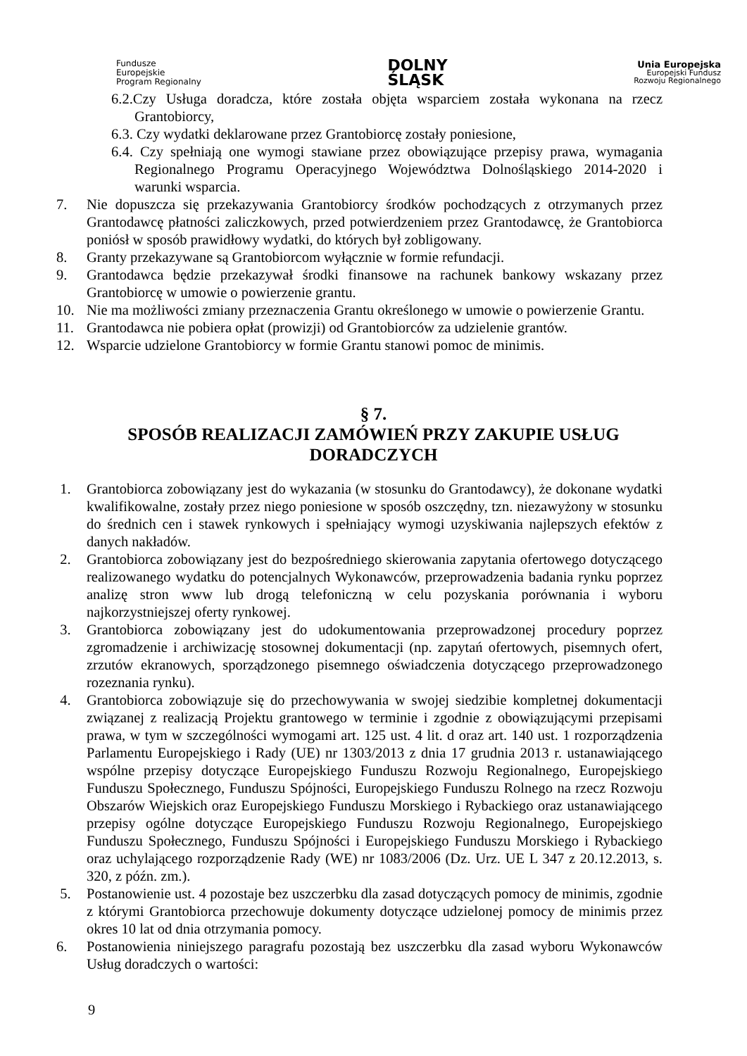Fundusze
Europejskie
Program Regionalny
DOLNY
ŚLĄSK
Unia Europejska
Europejski Fundusz
Rozwoju Regionalnego
6.2.Czy Usługa doradcza, które została objęta wsparciem została wykonana na rzecz Grantobiorcy,
6.3. Czy wydatki deklarowane przez Grantobiorcę zostały poniesione,
6.4. Czy spełniają one wymogi stawiane przez obowiązujące przepisy prawa, wymagania Regionalnego Programu Operacyjnego Województwa Dolnośląskiego 2014-2020 i warunki wsparcia.
7. Nie dopuszcza się przekazywania Grantobiorcy środków pochodzących z otrzymanych przez Grantodawcę płatności zaliczkowych, przed potwierdzeniem przez Grantodawcę, że Grantobiorca poniósł w sposób prawidłowy wydatki, do których był zobligowany.
8. Granty przekazywane są Grantobiorcom wyłącznie w formie refundacji.
9. Grantodawca będzie przekazywał środki finansowe na rachunek bankowy wskazany przez Grantobiorcę w umowie o powierzenie grantu.
10. Nie ma możliwości zmiany przeznaczenia Grantu określonego w umowie o powierzenie Grantu.
11. Grantodawca nie pobiera opłat (prowizji) od Grantobiorców za udzielenie grantów.
12. Wsparcie udzielone Grantobiorcy w formie Grantu stanowi pomoc de minimis.
§ 7.
SPOSÓB REALIZACJI ZAMÓWIEŃ PRZY ZAKUPIE USŁUG DORADCZYCH
1. Grantobiorca zobowiązany jest do wykazania (w stosunku do Grantodawcy), że dokonane wydatki kwalifikowalne, zostały przez niego poniesione w sposób oszczędny, tzn. niezawyżony w stosunku do średnich cen i stawek rynkowych i spełniający wymogi uzyskiwania najlepszych efektów z danych nakładów.
2. Grantobiorca zobowiązany jest do bezpośredniego skierowania zapytania ofertowego dotyczącego realizowanego wydatku do potencjalnych Wykonawców, przeprowadzenia badania rynku poprzez analizę stron www lub drogą telefoniczną w celu pozyskania porównania i wyboru najkorzystniejszej oferty rynkowej.
3. Grantobiorca zobowiązany jest do udokumentowania przeprowadzonej procedury poprzez zgromadzenie i archiwizację stosownej dokumentacji (np. zapytań ofertowych, pisemnych ofert, zrzutów ekranowych, sporządzonego pisemnego oświadczenia dotyczącego przeprowadzonego rozeznania rynku).
4. Grantobiorca zobowiązuje się do przechowywania w swojej siedzibie kompletnej dokumentacji związanej z realizacją Projektu grantowego w terminie i zgodnie z obowiązującymi przepisami prawa, w tym w szczególności wymogami art. 125 ust. 4 lit. d oraz art. 140 ust. 1 rozporządzenia Parlamentu Europejskiego i Rady (UE) nr 1303/2013 z dnia 17 grudnia 2013 r. ustanawiającego wspólne przepisy dotyczące Europejskiego Funduszu Rozwoju Regionalnego, Europejskiego Funduszu Społecznego, Funduszu Spójności, Europejskiego Funduszu Rolnego na rzecz Rozwoju Obszarów Wiejskich oraz Europejskiego Funduszu Morskiego i Rybackiego oraz ustanawiającego przepisy ogólne dotyczące Europejskiego Funduszu Rozwoju Regionalnego, Europejskiego Funduszu Społecznego, Funduszu Spójności i Europejskiego Funduszu Morskiego i Rybackiego oraz uchylającego rozporządzenie Rady (WE) nr 1083/2006 (Dz. Urz. UE L 347 z 20.12.2013, s. 320, z późn. zm.).
5. Postanowienie ust. 4 pozostaje bez uszczerbku dla zasad dotyczących pomocy de minimis, zgodnie z którymi Grantobiorca przechowuje dokumenty dotyczące udzielonej pomocy de minimis przez okres 10 lat od dnia otrzymania pomocy.
6. Postanowienia niniejszego paragrafu pozostają bez uszczerbku dla zasad wyboru Wykonawców Usług doradczych o wartości:
9